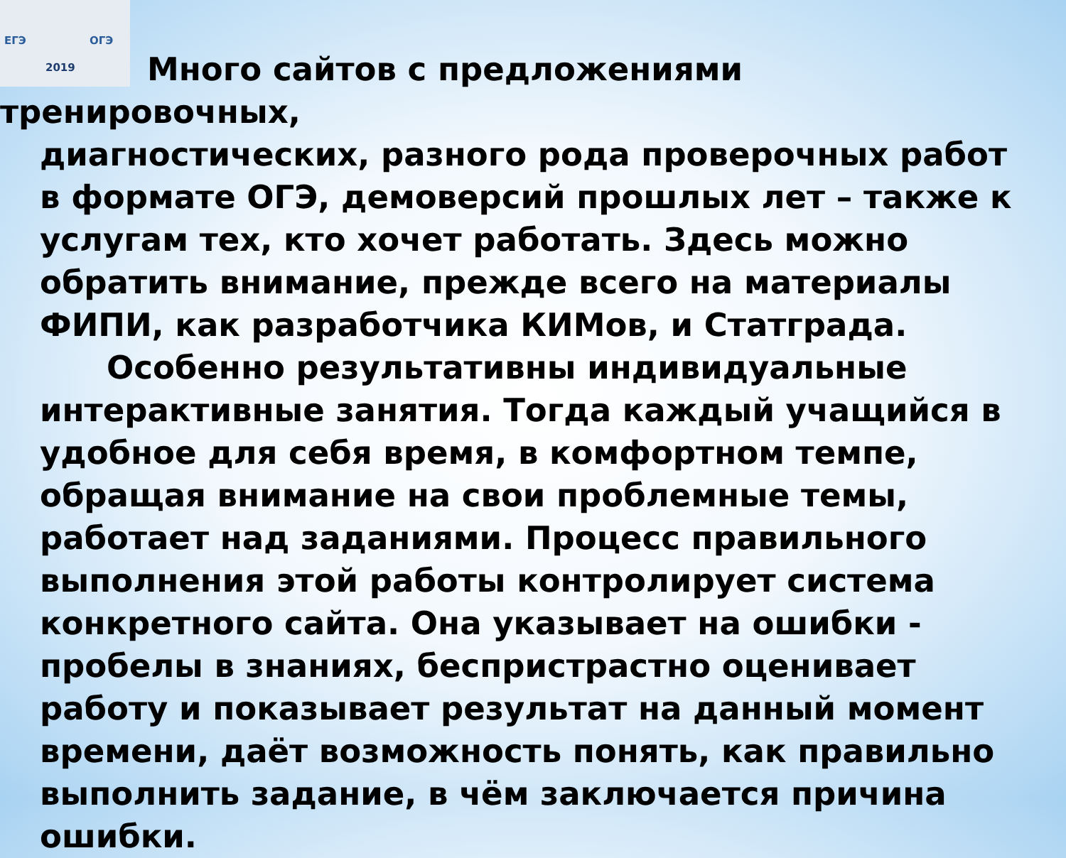ЕГЭ ОГЭ
2019
Много сайтов с предложениями тренировочных,
диагностических, разного рода проверочных работ в формате ОГЭ, демоверсий прошлых лет – также к услугам тех, кто хочет работать. Здесь можно обратить внимание, прежде всего на материалы ФИПИ, как разработчика КИМов, и Статграда.
Особенно результативны индивидуальные интерактивные занятия. Тогда каждый учащийся в удобное для себя время, в комфортном темпе, обращая внимание на свои проблемные темы, работает над заданиями. Процесс правильного выполнения этой работы контролирует система конкретного сайта. Она указывает на ошибки - пробелы в знаниях, беспристрастно оценивает работу и показывает результат на данный момент времени, даёт возможность понять, как правильно выполнить задание, в чём заключается причина ошибки.